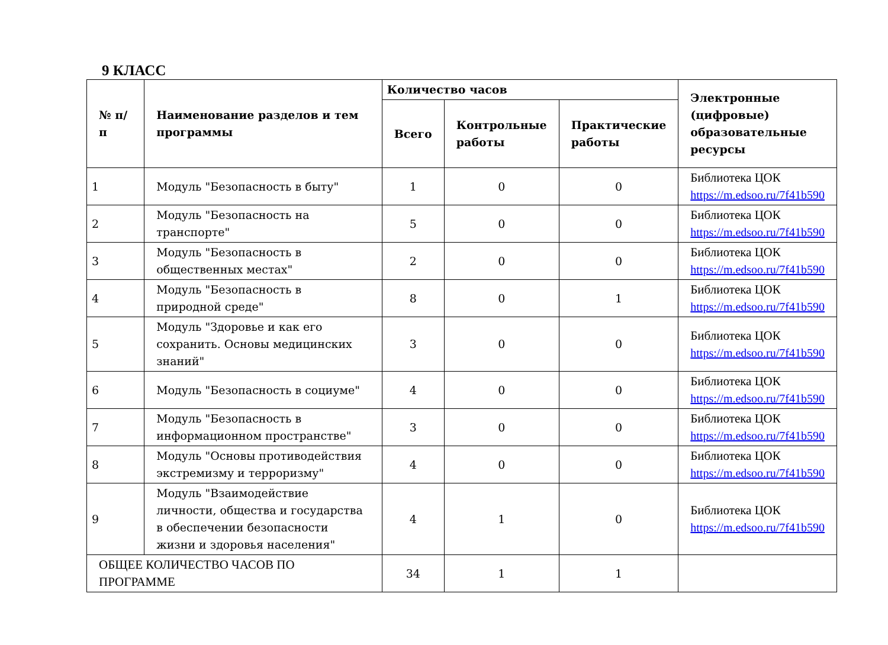9 КЛАСС
| № п/п | Наименование разделов и тем программы | Количество часов | | | Электронные (цифровые) образовательные ресурсы |
| --- | --- | --- | --- | --- | --- |
| | | Всего | Контрольные работы | Практические работы | |
| 1 | Модуль "Безопасность в быту" | 1 | 0 | 0 | Библиотека ЦОК https://m.edsoo.ru/7f41b590 |
| 2 | Модуль "Безопасность на транспорте" | 5 | 0 | 0 | Библиотека ЦОК https://m.edsoo.ru/7f41b590 |
| 3 | Модуль "Безопасность в общественных местах" | 2 | 0 | 0 | Библиотека ЦОК https://m.edsoo.ru/7f41b590 |
| 4 | Модуль "Безопасность в природной среде" | 8 | 0 | 1 | Библиотека ЦОК https://m.edsoo.ru/7f41b590 |
| 5 | Модуль "Здоровье и как его сохранить. Основы медицинских знаний" | 3 | 0 | 0 | Библиотека ЦОК https://m.edsoo.ru/7f41b590 |
| 6 | Модуль "Безопасность в социуме" | 4 | 0 | 0 | Библиотека ЦОК https://m.edsoo.ru/7f41b590 |
| 7 | Модуль "Безопасность в информационном пространстве" | 3 | 0 | 0 | Библиотека ЦОК https://m.edsoo.ru/7f41b590 |
| 8 | Модуль "Основы противодействия экстремизму и терроризму" | 4 | 0 | 0 | Библиотека ЦОК https://m.edsoo.ru/7f41b590 |
| 9 | Модуль "Взаимодействие личности, общества и государства в обеспечении безопасности жизни и здоровья населения" | 4 | 1 | 0 | Библиотека ЦОК https://m.edsoo.ru/7f41b590 |
| ОБЩЕЕ КОЛИЧЕСТВО ЧАСОВ ПО ПРОГРАММЕ | | 34 | 1 | 1 | |